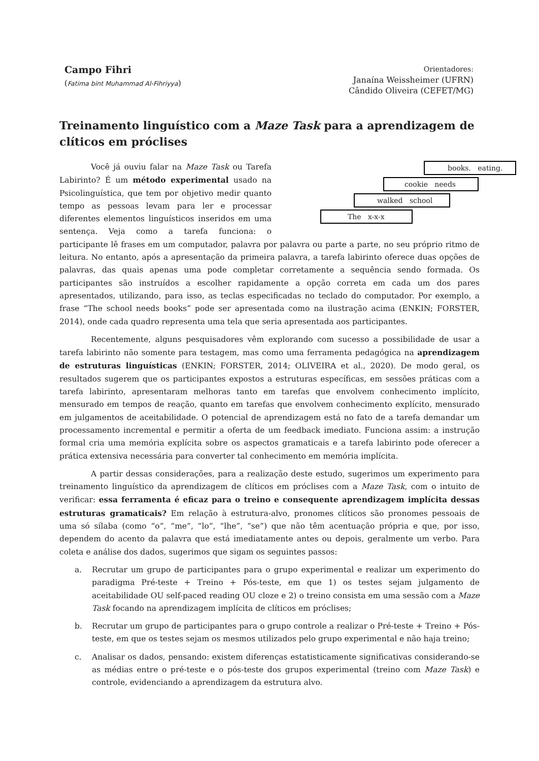Campo Fihri
(Fatima bint Muhammad Al-Fihriyya)
Orientadores:
Janaína Weissheimer (UFRN)
Cândido Oliveira (CEFET/MG)
Treinamento linguístico com a Maze Task para a aprendizagem de clíticos em próclises
books. eating.
cookie needs
walked school
The x-x-x
Você já ouviu falar na Maze Task ou Tarefa Labirinto? É um método experimental usado na Psicolinguística, que tem por objetivo medir quanto tempo as pessoas levam para ler e processar diferentes elementos linguísticos inseridos em uma sentença. Veja como a tarefa funciona: o participante lê frases em um computador, palavra por palavra ou parte a parte, no seu próprio ritmo de leitura. No entanto, após a apresentação da primeira palavra, a tarefa labirinto oferece duas opções de palavras, das quais apenas uma pode completar corretamente a sequência sendo formada. Os participantes são instruídos a escolher rapidamente a opção correta em cada um dos pares apresentados, utilizando, para isso, as teclas especificadas no teclado do computador. Por exemplo, a frase “The school needs books” pode ser apresentada como na ilustração acima (ENKIN; FORSTER, 2014), onde cada quadro representa uma tela que seria apresentada aos participantes.
Recentemente, alguns pesquisadores vêm explorando com sucesso a possibilidade de usar a tarefa labirinto não somente para testagem, mas como uma ferramenta pedagógica na aprendizagem de estruturas linguísticas (ENKIN; FORSTER, 2014; OLIVEIRA et al., 2020). De modo geral, os resultados sugerem que os participantes expostos a estruturas específicas, em sessões práticas com a tarefa labirinto, apresentaram melhoras tanto em tarefas que envolvem conhecimento implícito, mensurado em tempos de reação, quanto em tarefas que envolvem conhecimento explícito, mensurado em julgamentos de aceitabilidade. O potencial de aprendizagem está no fato de a tarefa demandar um processamento incremental e permitir a oferta de um feedback imediato. Funciona assim: a instrução formal cria uma memória explícita sobre os aspectos gramaticais e a tarefa labirinto pode oferecer a prática extensiva necessária para converter tal conhecimento em memória implícita.
A partir dessas considerações, para a realização deste estudo, sugerimos um experimento para treinamento linguístico da aprendizagem de clíticos em próclises com a Maze Task, com o intuito de verificar: essa ferramenta é eficaz para o treino e consequente aprendizagem implícita dessas estruturas gramaticais? Em relação à estrutura-alvo, pronomes clíticos são pronomes pessoais de uma só sílaba (como “o”, “me”, “lo”, “lhe”, “se”) que não têm acentuação própria e que, por isso, dependem do acento da palavra que está imediatamente antes ou depois, geralmente um verbo. Para coleta e análise dos dados, sugerimos que sigam os seguintes passos:
a. Recrutar um grupo de participantes para o grupo experimental e realizar um experimento do paradigma Pré-teste + Treino + Pós-teste, em que 1) os testes sejam julgamento de aceitabilidade OU self-paced reading OU cloze e 2) o treino consista em uma sessão com a Maze Task focando na aprendizagem implícita de clíticos em próclises;
b. Recrutar um grupo de participantes para o grupo controle a realizar o Pré-teste + Treino + Pós-teste, em que os testes sejam os mesmos utilizados pelo grupo experimental e não haja treino;
c. Analisar os dados, pensando: existem diferenças estatisticamente significativas considerando-se as médias entre o pré-teste e o pós-teste dos grupos experimental (treino com Maze Task) e controle, evidenciando a aprendizagem da estrutura alvo.